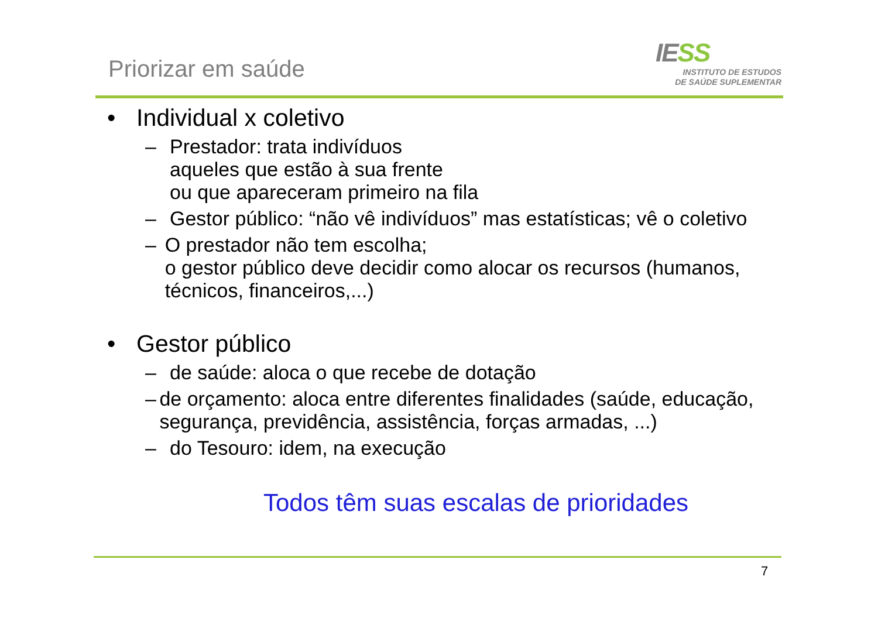Priorizar em saúde
IESS
INSTITUTO DE ESTUDOS
DE SAÚDE SUPLEMENTAR
• Individual x coletivo
– Prestador: trata indivíduos
aqueles que estão à sua frente
ou que apareceram primeiro na fila
– Gestor público: “não vê indivíduos” mas estatísticas; vê o coletivo
– O prestador não tem escolha;
o gestor público deve decidir como alocar os recursos (humanos, técnicos, financeiros,...)
• Gestor público
– de saúde: aloca o que recebe de dotação
– de orçamento: aloca entre diferentes finalidades (saúde, educação, segurança, previdência, assistência, forças armadas, ...)
– do Tesouro: idem, na execução
Todos têm suas escalas de prioridades
7